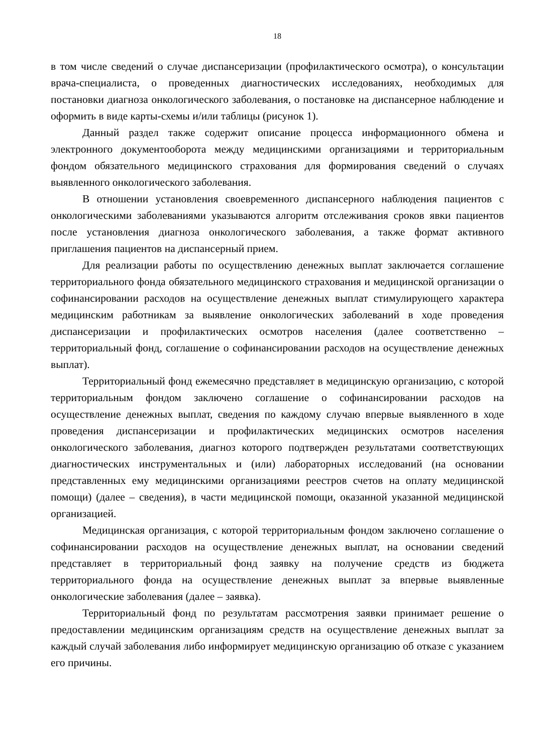18
в том числе сведений о случае диспансеризации (профилактического осмотра), о консультации врача-специалиста, о проведенных диагностических исследованиях, необходимых для постановки диагноза онкологического заболевания, о постановке на диспансерное наблюдение и оформить в виде карты-схемы и/или таблицы (рисунок 1).
Данный раздел также содержит описание процесса информационного обмена и электронного документооборота между медицинскими организациями и территориальным фондом обязательного медицинского страхования для формирования сведений о случаях выявленного онкологического заболевания.
В отношении установления своевременного диспансерного наблюдения пациентов с онкологическими заболеваниями указываются алгоритм отслеживания сроков явки пациентов после установления диагноза онкологического заболевания, а также формат активного приглашения пациентов на диспансерный прием.
Для реализации работы по осуществлению денежных выплат заключается соглашение территориального фонда обязательного медицинского страхования и медицинской организации о софинансировании расходов на осуществление денежных выплат стимулирующего характера медицинским работникам за выявление онкологических заболеваний в ходе проведения диспансеризации и профилактических осмотров населения (далее соответственно – территориальный фонд, соглашение о софинансировании расходов на осуществление денежных выплат).
Территориальный фонд ежемесячно представляет в медицинскую организацию, с которой территориальным фондом заключено соглашение о софинансировании расходов на осуществление денежных выплат, сведения по каждому случаю впервые выявленного в ходе проведения диспансеризации и профилактических медицинских осмотров населения онкологического заболевания, диагноз которого подтвержден результатами соответствующих диагностических инструментальных и (или) лабораторных исследований (на основании представленных ему медицинскими организациями реестров счетов на оплату медицинской помощи) (далее – сведения), в части медицинской помощи, оказанной указанной медицинской организацией.
Медицинская организация, с которой территориальным фондом заключено соглашение о софинансировании расходов на осуществление денежных выплат, на основании сведений представляет в территориальный фонд заявку на получение средств из бюджета территориального фонда на осуществление денежных выплат за впервые выявленные онкологические заболевания (далее – заявка).
Территориальный фонд по результатам рассмотрения заявки принимает решение о предоставлении медицинским организациям средств на осуществление денежных выплат за каждый случай заболевания либо информирует медицинскую организацию об отказе с указанием его причины.